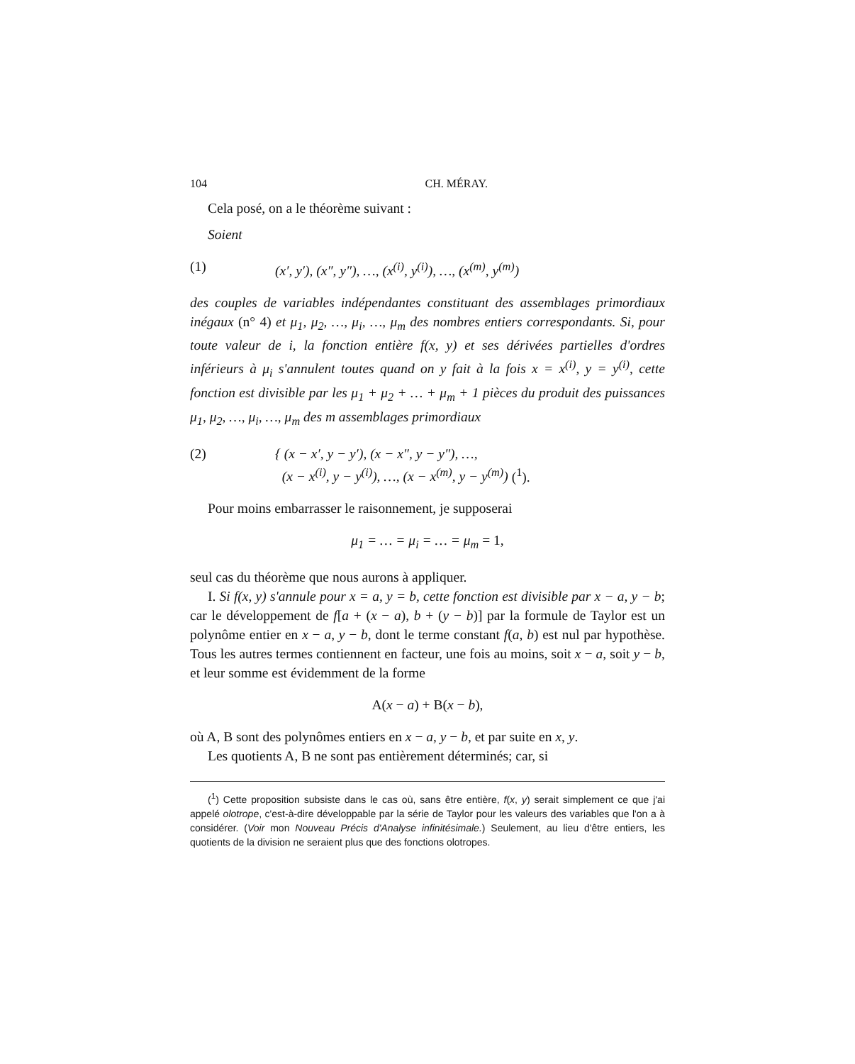104 CH. MÉRAY.
Cela posé, on a le théorème suivant :
Soient
(1) (x′, y′), (x″, y″), …, (x<sup>(i)</sup>, y<sup>(i)</sup>), …, (x<sup>(m)</sup>, y<sup>(m)</sup>)
des couples de variables indépendantes constituant des assemblages primordiaux inégaux (n° 4) et μ<sub>1</sub>, μ<sub>2</sub>, …, μ<sub>i</sub>, …, μ<sub>m</sub> des nombres entiers correspondants. Si, pour toute valeur de i, la fonction entière f(x, y) et ses dérivées partielles d'ordres inférieurs à μ<sub>i</sub> s'annulent toutes quand on y fait à la fois x = x<sup>(i)</sup>, y = y<sup>(i)</sup>, cette fonction est divisible par les μ<sub>1</sub> + μ<sub>2</sub> + … + μ<sub>m</sub> + 1 pièces du produit des puissances μ<sub>1</sub>, μ<sub>2</sub>, …, μ<sub>i</sub>, …, μ<sub>m</sub> des m assemblages primordiaux
(2) { (x − x′, y − y′), (x − x″, y − y″), …,
(x − x<sup>(i)</sup>, y − y<sup>(i)</sup>), …, (x − x<sup>(m)</sup>, y − y<sup>(m)</sup>) (<sup>1</sup>).
Pour moins embarrasser le raisonnement, je supposerai
μ<sub>1</sub> = … = μ<sub>i</sub> = … = μ<sub>m</sub> = 1,
seul cas du théorème que nous aurons à appliquer.
I. Si f(x, y) s'annule pour x = a, y = b, cette fonction est divisible par x − a, y − b; car le développement de f[a + (x − a), b + (y − b)] par la formule de Taylor est un polynôme entier en x − a, y − b, dont le terme constant f(a, b) est nul par hypothèse. Tous les autres termes contiennent en facteur, une fois au moins, soit x − a, soit y − b, et leur somme est évidemment de la forme
A(x − a) + B(x − b),
où A, B sont des polynômes entiers en x − a, y − b, et par suite en x, y.
Les quotients A, B ne sont pas entièrement déterminés; car, si
(<sup>1</sup>) Cette proposition subsiste dans le cas où, sans être entière, f(x, y) serait simplement ce que j'ai appelé olotrope, c'est-à-dire développable par la série de Taylor pour les valeurs des variables que l'on a à considérer. (Voir mon Nouveau Précis d'Analyse infinitésimale.) Seulement, au lieu d'être entiers, les quotients de la division ne seraient plus que des fonctions olotropes.